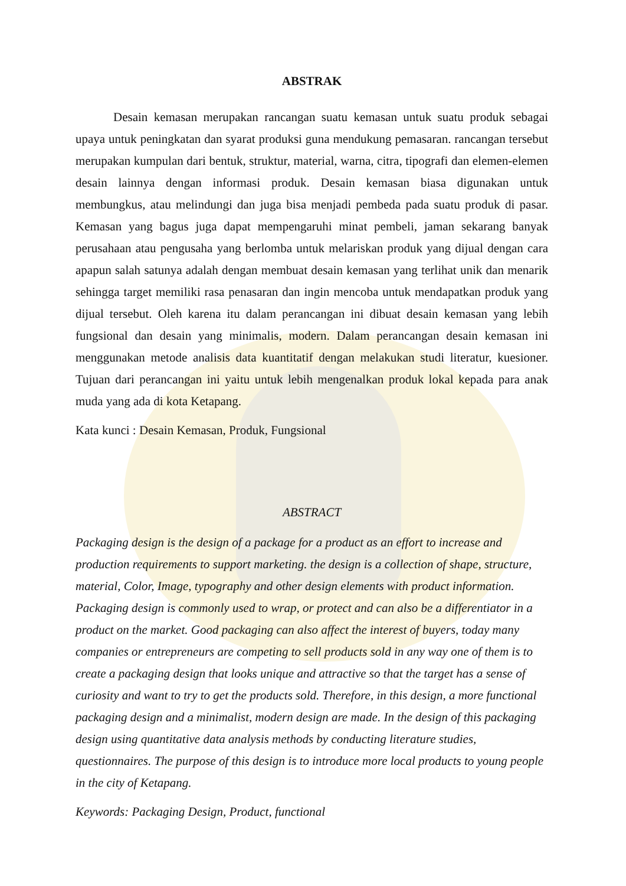ABSTRAK
Desain kemasan merupakan rancangan suatu kemasan untuk suatu produk sebagai upaya untuk peningkatan dan syarat produksi guna mendukung pemasaran. rancangan tersebut merupakan kumpulan dari bentuk, struktur, material, warna, citra, tipografi dan elemen-elemen desain lainnya dengan informasi produk. Desain kemasan biasa digunakan untuk membungkus, atau melindungi dan juga bisa menjadi pembeda pada suatu produk di pasar. Kemasan yang bagus juga dapat mempengaruhi minat pembeli, jaman sekarang banyak perusahaan atau pengusaha yang berlomba untuk melariskan produk yang dijual dengan cara apapun salah satunya adalah dengan membuat desain kemasan yang terlihat unik dan menarik sehingga target memiliki rasa penasaran dan ingin mencoba untuk mendapatkan produk yang dijual tersebut. Oleh karena itu dalam perancangan ini dibuat desain kemasan yang lebih fungsional dan desain yang minimalis, modern. Dalam perancangan desain kemasan ini menggunakan metode analisis data kuantitatif dengan melakukan studi literatur, kuesioner. Tujuan dari perancangan ini yaitu untuk lebih mengenalkan produk lokal kepada para anak muda yang ada di kota Ketapang.
Kata kunci : Desain Kemasan, Produk, Fungsional
ABSTRACT
Packaging design is the design of a package for a product as an effort to increase and production requirements to support marketing. the design is a collection of shape, structure, material, Color, Image, typography and other design elements with product information. Packaging design is commonly used to wrap, or protect and can also be a differentiator in a product on the market. Good packaging can also affect the interest of buyers, today many companies or entrepreneurs are competing to sell products sold in any way one of them is to create a packaging design that looks unique and attractive so that the target has a sense of curiosity and want to try to get the products sold. Therefore, in this design, a more functional packaging design and a minimalist, modern design are made. In the design of this packaging design using quantitative data analysis methods by conducting literature studies, questionnaires. The purpose of this design is to introduce more local products to young people in the city of Ketapang.
Keywords: Packaging Design, Product, functional